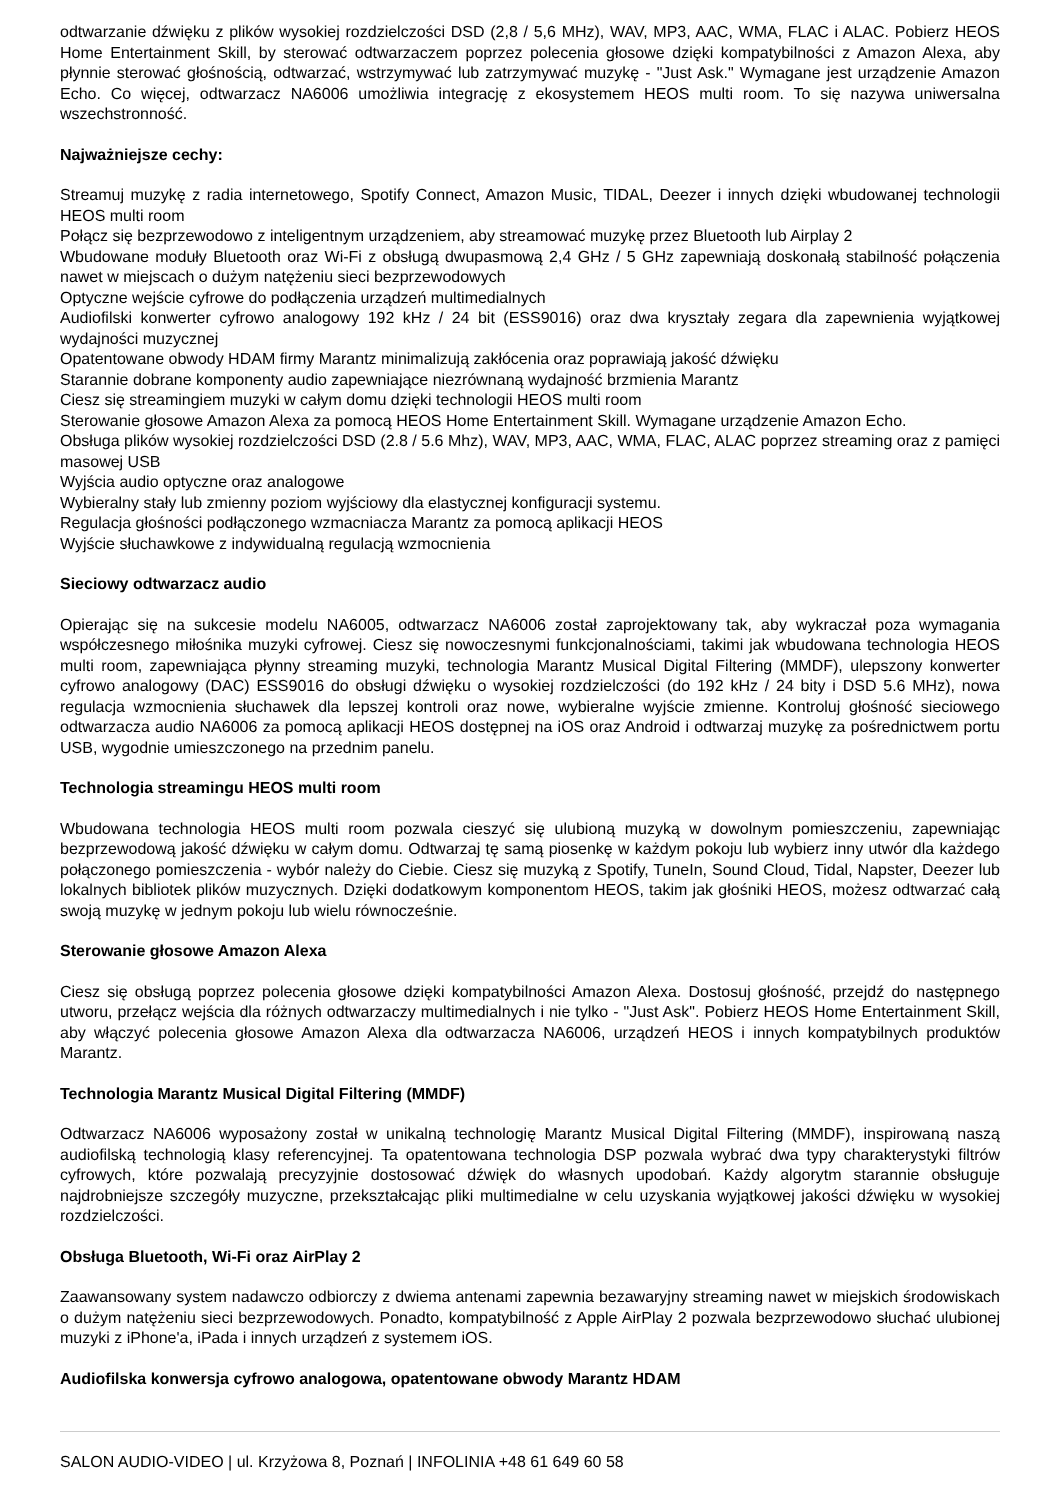odtwarzanie dźwięku z plików wysokiej rozdzielczości DSD (2,8 / 5,6 MHz), WAV, MP3, AAC, WMA, FLAC i ALAC. Pobierz HEOS Home Entertainment Skill, by sterować odtwarzaczem poprzez polecenia głosowe dzięki kompatybilności z Amazon Alexa, aby płynnie sterować głośnością, odtwarzać, wstrzymywać lub zatrzymywać muzykę - "Just Ask." Wymagane jest urządzenie Amazon Echo. Co więcej, odtwarzacz NA6006 umożliwia integrację z ekosystemem HEOS multi room. To się nazywa uniwersalna wszechstronność.
Najważniejsze cechy:
Streamuj muzykę z radia internetowego, Spotify Connect, Amazon Music, TIDAL, Deezer i innych dzięki wbudowanej technologii HEOS multi room
Połącz się bezprzewodowo z inteligentnym urządzeniem, aby streamować muzykę przez Bluetooth lub Airplay 2
Wbudowane moduły Bluetooth oraz Wi-Fi z obsługą dwupasmową 2,4 GHz / 5 GHz zapewniają doskonałą stabilność połączenia nawet w miejscach o dużym natężeniu sieci bezprzewodowych
Optyczne wejście cyfrowe do podłączenia urządzeń multimedialnych
Audiofilski konwerter cyfrowo analogowy 192 kHz / 24 bit (ESS9016) oraz dwa kryształy zegara dla zapewnienia wyjątkowej wydajności muzycznej
Opatentowane obwody HDAM firmy Marantz minimalizują zakłócenia oraz poprawiają jakość dźwięku
Starannie dobrane komponenty audio zapewniające niezrównaną wydajność brzmienia Marantz
Ciesz się streamingiem muzyki w całym domu dzięki technologii HEOS multi room
Sterowanie głosowe Amazon Alexa za pomocą HEOS Home Entertainment Skill. Wymagane urządzenie Amazon Echo.
Obsługa plików wysokiej rozdzielczości DSD (2.8 / 5.6 Mhz), WAV, MP3, AAC, WMA, FLAC, ALAC poprzez streaming oraz z pamięci masowej USB
Wyjścia audio optyczne oraz analogowe
Wybieralny stały lub zmienny poziom wyjściowy dla elastycznej konfiguracji systemu.
Regulacja głośności podłączonego wzmacniacza Marantz za pomocą aplikacji HEOS
Wyjście słuchawkowe z indywidualną regulacją wzmocnienia
Sieciowy odtwarzacz audio
Opierając się na sukcesie modelu NA6005, odtwarzacz NA6006 został zaprojektowany tak, aby wykraczał poza wymagania współczesnego miłośnika muzyki cyfrowej. Ciesz się nowoczesnymi funkcjonalnościami, takimi jak wbudowana technologia HEOS multi room, zapewniająca płynny streaming muzyki, technologia Marantz Musical Digital Filtering (MMDF), ulepszony konwerter cyfrowo analogowy (DAC) ESS9016 do obsługi dźwięku o wysokiej rozdzielczości (do 192 kHz / 24 bity i DSD 5.6 MHz), nowa regulacja wzmocnienia słuchawek dla lepszej kontroli oraz nowe, wybieralne wyjście zmienne. Kontroluj głośność sieciowego odtwarzacza audio NA6006 za pomocą aplikacji HEOS dostępnej na iOS oraz Android i odtwarzaj muzykę za pośrednictwem portu USB, wygodnie umieszczonego na przednim panelu.
Technologia streamingu HEOS multi room
Wbudowana technologia HEOS multi room pozwala cieszyć się ulubioną muzyką w dowolnym pomieszczeniu, zapewniając bezprzewodową jakość dźwięku w całym domu. Odtwarzaj tę samą piosenkę w każdym pokoju lub wybierz inny utwór dla każdego połączonego pomieszczenia - wybór należy do Ciebie. Ciesz się muzyką z Spotify, TuneIn, Sound Cloud, Tidal, Napster, Deezer lub lokalnych bibliotek plików muzycznych. Dzięki dodatkowym komponentom HEOS, takim jak głośniki HEOS, możesz odtwarzać całą swoją muzykę w jednym pokoju lub wielu równocześnie.
Sterowanie głosowe Amazon Alexa
Ciesz się obsługą poprzez polecenia głosowe dzięki kompatybilności Amazon Alexa. Dostosuj głośność, przejdź do następnego utworu, przełącz wejścia dla różnych odtwarzaczy multimedialnych i nie tylko - "Just Ask". Pobierz HEOS Home Entertainment Skill, aby włączyć polecenia głosowe Amazon Alexa dla odtwarzacza NA6006, urządzeń HEOS i innych kompatybilnych produktów Marantz.
Technologia Marantz Musical Digital Filtering (MMDF)
Odtwarzacz NA6006 wyposażony został w unikalną technologię Marantz Musical Digital Filtering (MMDF), inspirowaną naszą audiofilską technologią klasy referencyjnej. Ta opatentowana technologia DSP pozwala wybrać dwa typy charakterystyki filtrów cyfrowych, które pozwalają precyzyjnie dostosować dźwięk do własnych upodobań. Każdy algorytm starannie obsługuje najdrobniejsze szczegóły muzyczne, przekształcając pliki multimedialne w celu uzyskania wyjątkowej jakości dźwięku w wysokiej rozdzielczości.
Obsługa Bluetooth, Wi-Fi oraz AirPlay 2
Zaawansowany system nadawczo odbiorczy z dwiema antenami zapewnia bezawaryjny streaming nawet w miejskich środowiskach o dużym natężeniu sieci bezprzewodowych. Ponadto, kompatybilność z Apple AirPlay 2 pozwala bezprzewodowo słuchać ulubionej muzyki z iPhone'a, iPada i innych urządzeń z systemem iOS.
Audiofilska konwersja cyfrowo analogowa, opatentowane obwody Marantz HDAM
SALON AUDIO-VIDEO | ul. Krzyżowa 8, Poznań | INFOLINIA +48 61 649 60 58